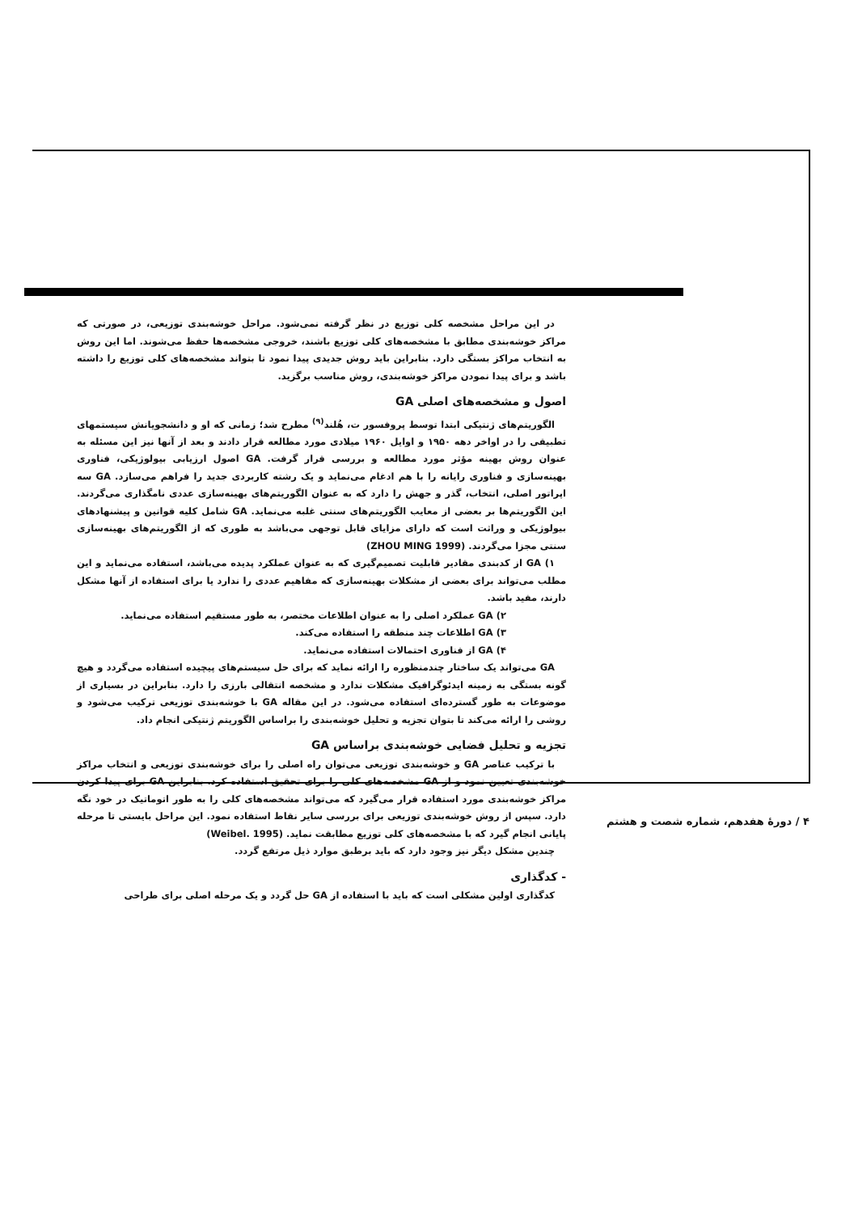در این مراحل مشخصه کلی توزیع در نظر گرفته نمی‌شود. مراحل خوشه‌بندی توزیعی، در صورتی که مراکز خوشه‌بندی مطابق با مشخصه‌های کلی توزیع باشند، خروجی مشخصه‌ها حفظ می‌شوند. اما این روش به انتخاب مراکز بستگی دارد. بنابراین باید روش جدیدی پیدا نمود تا بتواند مشخصه‌های کلی توزیع را داشته باشد و برای پیدا نمودن مراکز خوشه‌بندی، روش مناسب برگزید.
اصول و مشخصه‌های اصلی GA
الگوریتم‌های ژنتیکی ابتدا توسط پروفسور ت، هُلند<sup>(۹)</sup> مطرح شد؛ زمانی که او و دانشجویانش سیستمهای تطبیقی را در اواخر دهه ۱۹۵۰ و اوایل ۱۹۶۰ میلادی مورد مطالعه قرار دادند و بعد از آنها نیز این مسئله به عنوان روش بهینه مؤثر مورد مطالعه و بررسی قرار گرفت. GA اصول ارزیابی بیولوژیکی، فناوری بهینه‌سازی و فناوری رایانه را با هم ادغام می‌نماید و یک رشته کاربردی جدید را فراهم می‌سازد. GA سه اپراتور اصلی، انتخاب، گذر و جهش را دارد که به عنوان الگوریتم‌های بهینه‌سازی عددی نامگذاری می‌گردند. این الگوریتم‌ها بر بعضی از معایب الگوریتم‌های سنتی غلبه می‌نماید. GA شامل کلیه قوانین و پیشنهادهای بیولوژیکی و وراثت است که دارای مزایای قابل توجهی می‌باشد به طوری که از الگوریتم‌های بهینه‌سازی سنتی مجزا می‌گردند. (ZHOU MING 1999)
۱) GA از کدبندی مقادیر قابلیت تصمیم‌گیری که به عنوان عملکرد پدیده می‌باشد، استفاده می‌نماید و این مطلب می‌تواند برای بعضی از مشکلات بهینه‌سازی که مفاهیم عددی را ندارد یا برای استفاده از آنها مشکل دارند، مفید باشد.
۲) GA عملکرد اصلی را به عنوان اطلاعات مختصر، به طور مستقیم استفاده می‌نماید.
۳) GA اطلاعات چند منطقه را استفاده می‌کند.
۴) GA از فناوری احتمالات استفاده می‌نماید.
GA می‌تواند یک ساختار چندمنظوره را ارائه نماید که برای حل سیستم‌های پیچیده استفاده می‌گردد و هیچ گونه بستگی به زمینه ایدئوگرافیک مشکلات ندارد و مشخصه انتقالی بارزی را دارد. بنابراین در بسیاری از موضوعات به طور گسترده‌ای استفاده می‌شود. در این مقاله GA با خوشه‌بندی توزیعی ترکیب می‌شود و روشی را ارائه می‌کند تا بتوان تجزیه و تحلیل خوشه‌بندی را براساس الگوریتم ژنتیکی انجام داد.
تجزیه و تحلیل فضایی خوشه‌بندی براساس GA
با ترکیب عناصر GA و خوشه‌بندی توزیعی می‌توان راه اصلی را برای خوشه‌بندی توزیعی و انتخاب مراکز خوشه‌بندی تعیین نمود و از GA مشخصه‌های کلی را برای تحقیق استفاده کرد. بنابراین GA برای پیدا کردن مراکز خوشه‌بندی مورد استفاده قرار می‌گیرد که می‌تواند مشخصه‌های کلی را به طور اتوماتیک در خود نگه دارد. سپس از روش خوشه‌بندی توزیعی برای بررسی سایر نقاط استفاده نمود. این مراحل بایستی تا مرحله پایانی انجام گیرد که با مشخصه‌های کلی توزیع مطابقت نماید. (Weibel. 1995)
چندین مشکل دیگر نیز وجود دارد که باید برطبق موارد ذیل مرتفع گردد.
- کدگذاری
کدگذاری اولین مشکلی است که باید با استفاده از GA حل گردد و یک مرحله اصلی برای طراحی
۴ / دورهٔ هفدهم، شماره شصت و هشتم